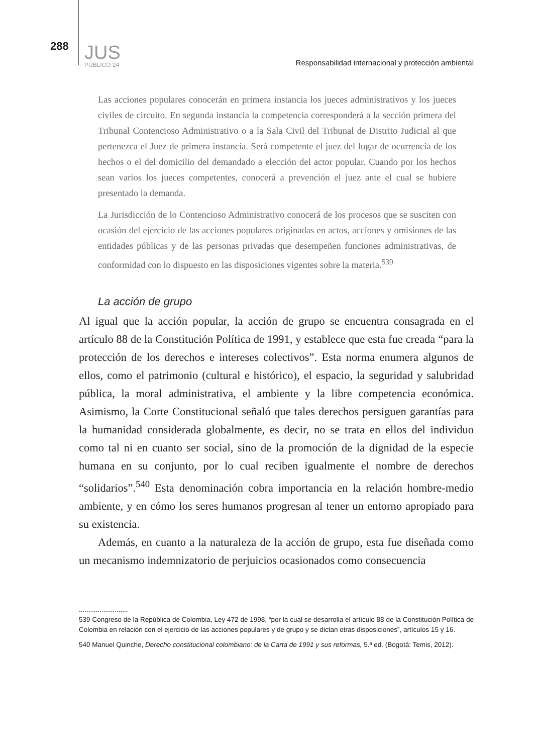288
JUS
PÚBLICO 24
Responsabilidad internacional y protección ambiental
Las acciones populares conocerán en primera instancia los jueces administrativos y los jueces civiles de circuito. En segunda instancia la competencia corresponderá a la sección primera del Tribunal Contencioso Administrativo o a la Sala Civil del Tribunal de Distrito Judicial al que pertenezca el Juez de primera instancia. Será competente el juez del lugar de ocurrencia de los hechos o el del domicilio del demandado a elección del actor popular. Cuando por los hechos sean varios los jueces competentes, conocerá a prevención el juez ante el cual se hubiere presentado la demanda.
La Jurisdicción de lo Contencioso Administrativo conocerá de los procesos que se susciten con ocasión del ejercicio de las acciones populares originadas en actos, acciones y omisiones de las entidades públicas y de las personas privadas que desempeñen funciones administrativas, de conformidad con lo dispuesto en las disposiciones vigentes sobre la materia.<sup>539</sup>
La acción de grupo
Al igual que la acción popular, la acción de grupo se encuentra consagrada en el artículo 88 de la Constitución Política de 1991, y establece que esta fue creada “para la protección de los derechos e intereses colectivos”. Esta norma enumera algunos de ellos, como el patrimonio (cultural e histórico), el espacio, la seguridad y salubridad pública, la moral administrativa, el ambiente y la libre competencia económica. Asimismo, la Corte Constitucional señaló que tales derechos persiguen garantías para la humanidad considerada globalmente, es decir, no se trata en ellos del individuo como tal ni en cuanto ser social, sino de la promoción de la dignidad de la especie humana en su conjunto, por lo cual reciben igualmente el nombre de derechos “solidarios”.<sup>540</sup> Esta denominación cobra importancia en la relación hombre-medio ambiente, y en cómo los seres humanos progresan al tener un entorno apropiado para su existencia.
Además, en cuanto a la naturaleza de la acción de grupo, esta fue diseñada como un mecanismo indemnizatorio de perjuicios ocasionados como consecuencia
..........................
539 Congreso de la República de Colombia, Ley 472 de 1998, “por la cual se desarrolla el artículo 88 de la Constitución Política de Colombia en relación con el ejercicio de las acciones populares y de grupo y se dictan otras disposiciones”, artículos 15 y 16.
540 Manuel Quinche, Derecho constitucional colombiano: de la Carta de 1991 y sus reformas, 5.ª ed. (Bogotá: Temis, 2012).